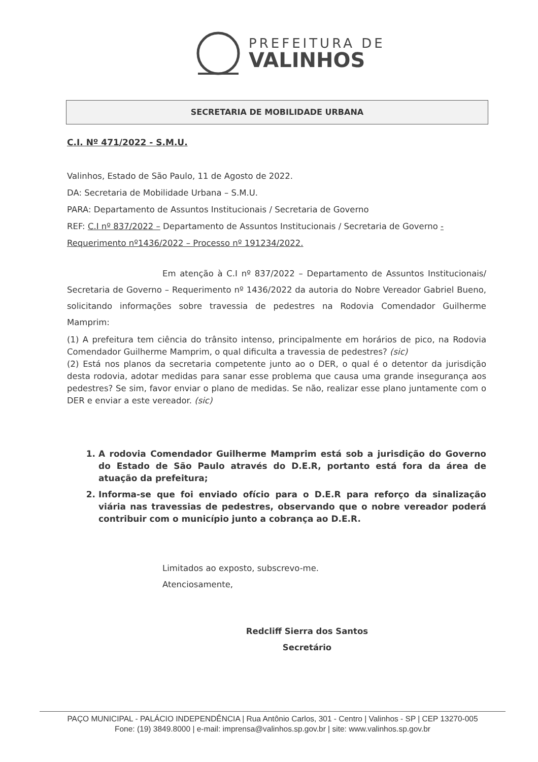PREFEITURA DE
VALINHOS
SECRETARIA DE MOBILIDADE URBANA
C.I. Nº 471/2022 - S.M.U.
Valinhos, Estado de São Paulo, 11 de Agosto de 2022.
DA: Secretaria de Mobilidade Urbana – S.M.U.
PARA: Departamento de Assuntos Institucionais / Secretaria de Governo
REF: C.I nº 837/2022 – Departamento de Assuntos Institucionais / Secretaria de Governo -
Requerimento nº1436/2022 – Processo nº 191234/2022.
Em atenção à C.I nº 837/2022 – Departamento de Assuntos Institucionais/ Secretaria de Governo – Requerimento nº 1436/2022 da autoria do Nobre Vereador Gabriel Bueno, solicitando informações sobre travessia de pedestres na Rodovia Comendador Guilherme Mamprim:
(1) A prefeitura tem ciência do trânsito intenso, principalmente em horários de pico, na Rodovia Comendador Guilherme Mamprim, o qual dificulta a travessia de pedestres? (sic)
(2) Está nos planos da secretaria competente junto ao o DER, o qual é o detentor da jurisdição desta rodovia, adotar medidas para sanar esse problema que causa uma grande insegurança aos pedestres? Se sim, favor enviar o plano de medidas. Se não, realizar esse plano juntamente com o DER e enviar a este vereador. (sic)
1. A rodovia Comendador Guilherme Mamprim está sob a jurisdição do Governo do Estado de São Paulo através do D.E.R, portanto está fora da área de atuação da prefeitura;
2. Informa-se que foi enviado ofício para o D.E.R para reforço da sinalização viária nas travessias de pedestres, observando que o nobre vereador poderá contribuir com o município junto a cobrança ao D.E.R.
Limitados ao exposto, subscrevo-me.
Atenciosamente,
Redcliff Sierra dos Santos
Secretário
PAÇO MUNICIPAL - PALÁCIO INDEPENDÊNCIA | Rua Antônio Carlos, 301 - Centro | Valinhos - SP | CEP 13270-005
Fone: (19) 3849.8000 | e-mail: imprensa@valinhos.sp.gov.br | site: www.valinhos.sp.gov.br